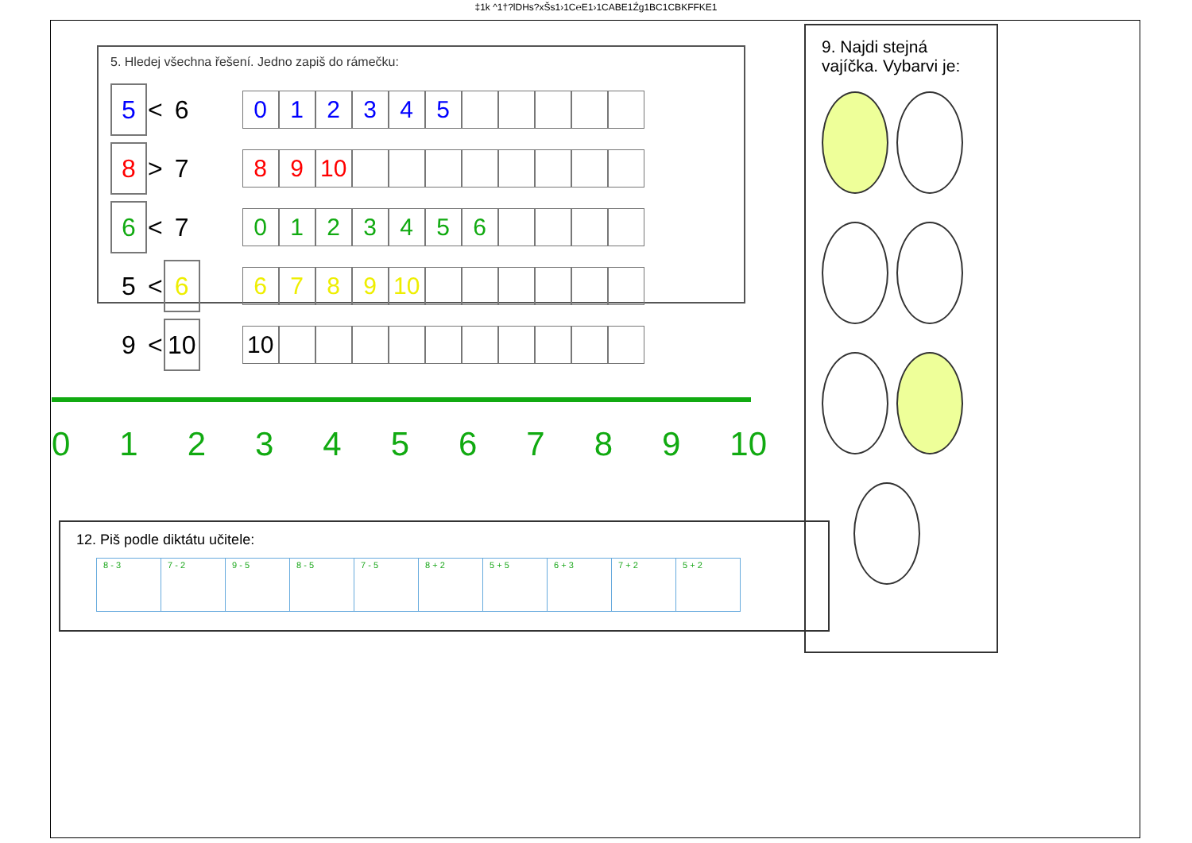‡1k ^1†?lDHs?xŠs1›1C℮E1›1CABE1Źg1BC1CBKFFKE1
5. Hledej všechna řešení. Jedno zapiš do rámečku:
| 5 | < | 6 | | / 0 / 1 / 2 / 3 / 4 / 5 / / / / / / |
| 8 | > | 7 | | / 8 / 9 / 10 / / / / / / / / / |
| 6 | < | 7 | | / 0 / 1 / 2 / 3 / 4 / 5 / 6 / / / / / |
| 5 | < | 6 | | / 6 / 7 / 8 / 9 / 10 / / / / / / / |
| 9 | < | 10 | | / 10 / / / / / / / / / / / |
9. Najdi stejná vajíčka. Vybarvi je:
0 1 2 3 4 5 6 7 8 9 10
12. Piš podle diktátu učitele:
| 8 - 3 | 7 - 2 | 9 - 5 | 8 - 5 | 7 - 5 | 8 + 2 | 5 + 5 | 6 + 3 | 7 + 2 | 5 + 2 |